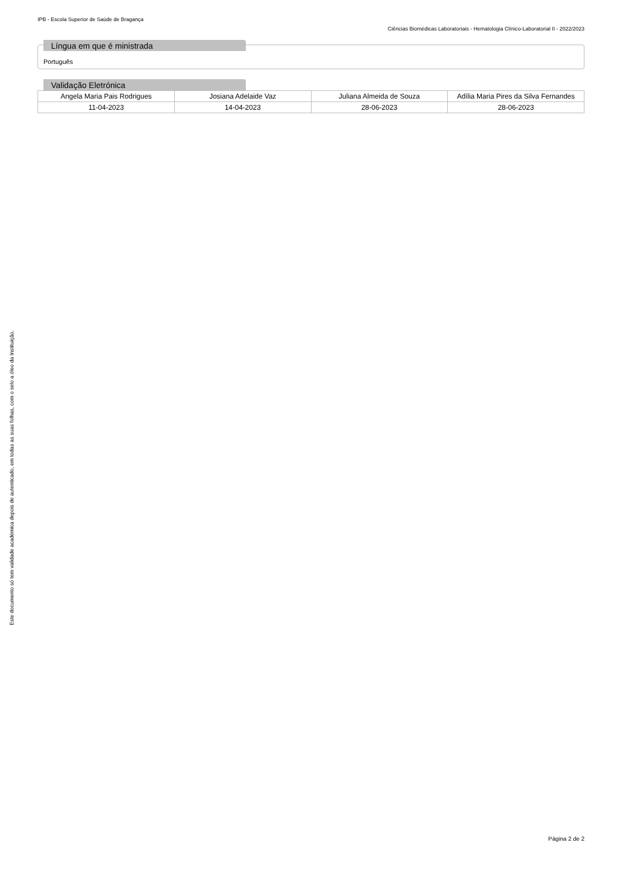Este documento só tem validade académica depois de autenticado, em todas as suas folhas, com o selo a óleo da Instituição.
IPB - Escola Superior de Saúde de Bragança
Ciências Biomédicas Laboratoriais - Hematologia Clínico-Laboratorial II - 2022/2023
Língua em que é ministrada
Português
Validação Eletrónica
| Angela Maria Pais Rodrigues | Josiana Adelaide Vaz | Juliana Almeida de Souza | Adília Maria Pires da Silva Fernandes |
| 11-04-2023 | 14-04-2023 | 28-06-2023 | 28-06-2023 |
Página 2 de 2